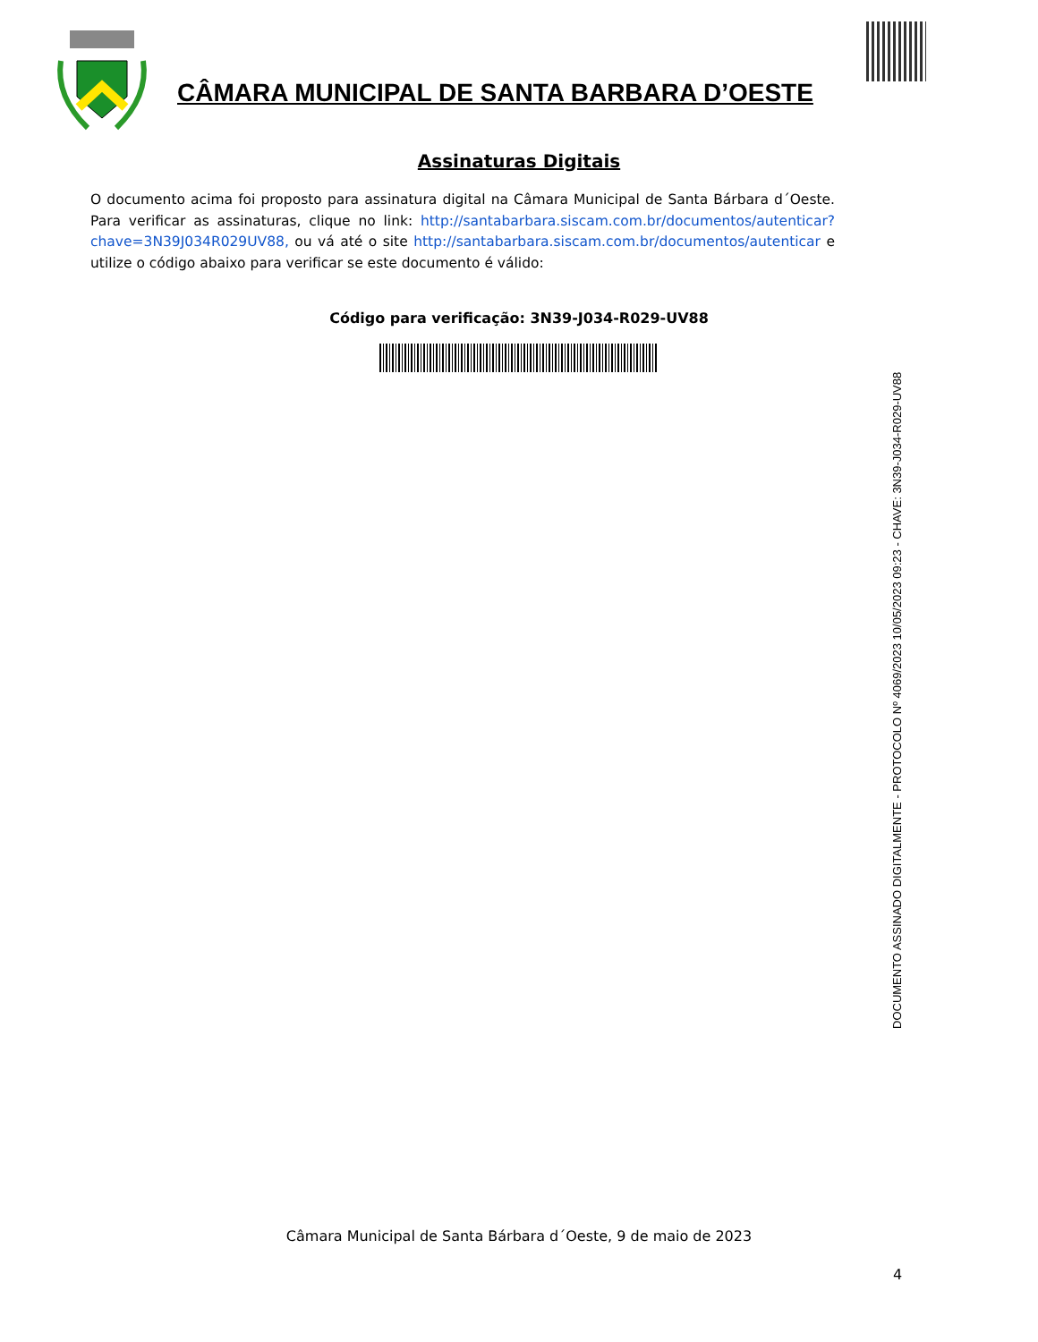CÂMARA MUNICIPAL DE SANTA BARBARA D’OESTE
Assinaturas Digitais
O documento acima foi proposto para assinatura digital na Câmara Municipal de Santa Bárbara d´Oeste. Para verificar as assinaturas, clique no link: http://santabarbara.siscam.com.br/documentos/autenticar?chave=3N39J034R029UV88, ou vá até o site http://santabarbara.siscam.com.br/documentos/autenticar e utilize o código abaixo para verificar se este documento é válido:
Código para verificação: 3N39-J034-R029-UV88
DOCUMENTO ASSINADO DIGITALMENTE - PROTOCOLO Nº 4069/2023 10/05/2023 09:23 - CHAVE: 3N39-J034-R029-UV88
Câmara Municipal de Santa Bárbara d´Oeste, 9 de maio de 2023
4